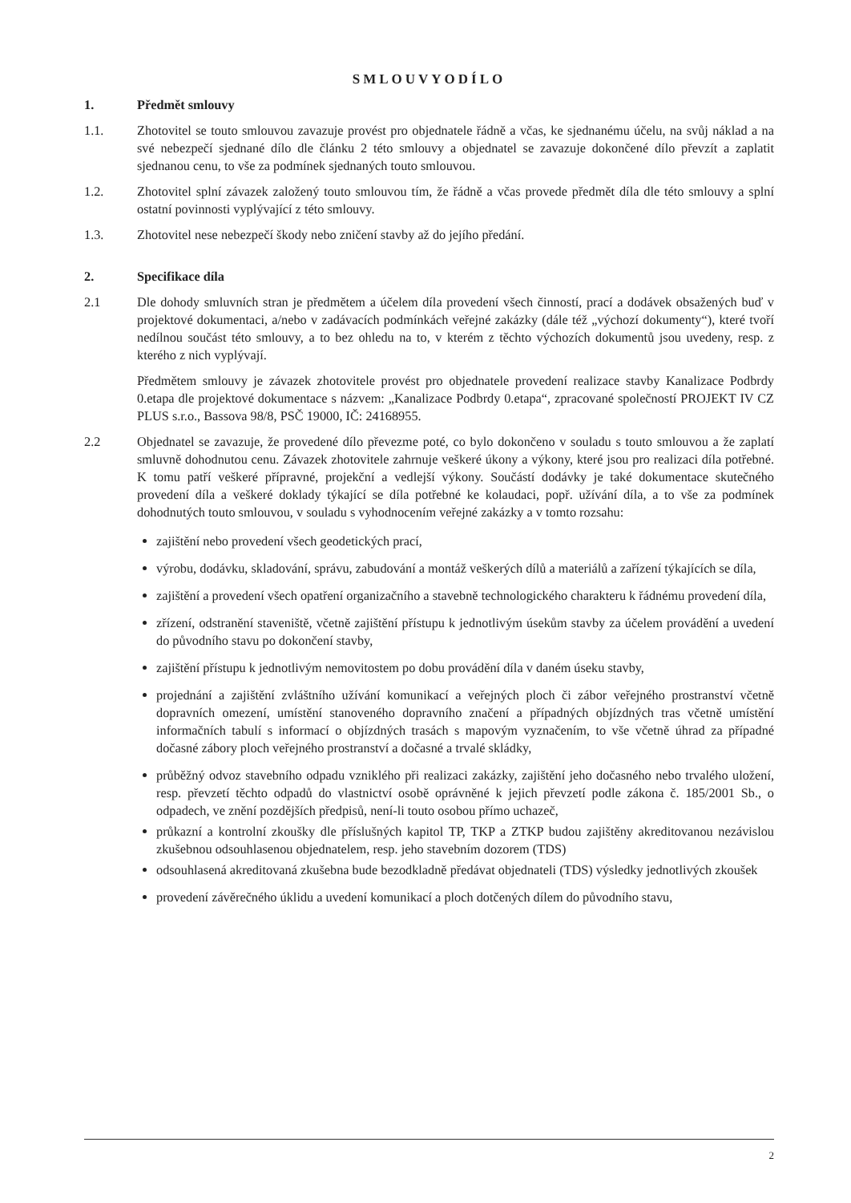SMLOUVYODÍLO
1. Předmět smlouvy
1.1. Zhotovitel se touto smlouvou zavazuje provést pro objednatele řádně a včas, ke sjednanému účelu, na svůj náklad a na své nebezpečí sjednané dílo dle článku 2 této smlouvy a objednatel se zavazuje dokončené dílo převzít a zaplatit sjednanou cenu, to vše za podmínek sjednaných touto smlouvou.
1.2. Zhotovitel splní závazek založený touto smlouvou tím, že řádně a včas provede předmět díla dle této smlouvy a splní ostatní povinnosti vyplývající z této smlouvy.
1.3. Zhotovitel nese nebezpečí škody nebo zničení stavby až do jejího předání.
2. Specifikace díla
2.1 Dle dohody smluvních stran je předmětem a účelem díla provedení všech činností, prací a dodávek obsažených buď v projektové dokumentaci, a/nebo v zadávacích podmínkách veřejné zakázky (dále též „výchozí dokumenty“), které tvoří nedílnou součást této smlouvy, a to bez ohledu na to, v kterém z těchto výchozích dokumentů jsou uvedeny, resp. z kterého z nich vyplývají.
Předmětem smlouvy je závazek zhotovitele provést pro objednatele provedení realizace stavby Kanalizace Podbrdy 0.etapa dle projektové dokumentace s názvem: „Kanalizace Podbrdy 0.etapa“, zpracované společností PROJEKT IV CZ PLUS s.r.o., Bassova 98/8, PSČ 19000, IČ: 24168955.
2.2 Objednatel se zavazuje, že provedené dílo převezme poté, co bylo dokončeno v souladu s touto smlouvou a že zaplatí smluvně dohodnutou cenu. Závazek zhotovitele zahrnuje veškeré úkony a výkony, které jsou pro realizaci díla potřebné. K tomu patří veškeré přípravné, projekční a vedlejší výkony. Součástí dodávky je také dokumentace skutečného provedení díla a veškeré doklady týkající se díla potřebné ke kolaudaci, popř. užívání díla, a to vše za podmínek dohodnutých touto smlouvou, v souladu s vyhodnocením veřejné zakázky a v tomto rozsahu:
zajištění nebo provedení všech geodetických prací,
výrobu, dodávku, skladování, správu, zabudování a montáž veškerých dílů a materiálů a zařízení týkajících se díla,
zajištění a provedení všech opatření organizačního a stavebně technologického charakteru k řádnému provedení díla,
zřízení, odstranění staveniště, včetně zajištění přístupu k jednotlivým úsekům stavby za účelem provádění a uvedení do původního stavu po dokončení stavby,
zajištění přístupu k jednotlivým nemovitostem po dobu provádění díla v daném úseku stavby,
projednání a zajištění zvláštního užívání komunikací a veřejných ploch či zábor veřejného prostranství včetně dopravních omezení, umístění stanoveného dopravního značení a případných objízdných tras včetně umístění informačních tabulí s informací o objízdných trasách s mapovým vyznačením, to vše včetně úhrad za případné dočasné zábory ploch veřejného prostranství a dočasné a trvalé skládky,
průběžný odvoz stavebního odpadu vzniklého při realizaci zakázky, zajištění jeho dočasného nebo trvalého uložení, resp. převzetí těchto odpadů do vlastnictví osobě oprávněné k jejich převzetí podle zákona č. 185/2001 Sb., o odpadech, ve znění pozdějších předpisů, není-li touto osobou přímo uchazeč,
průkazní a kontrolní zkoušky dle příslušných kapitol TP, TKP a ZTKP budou zajištěny akreditovanou nezávislou zkušebnou odsouhlasenou objednatelem, resp. jeho stavebním dozorem (TDS)
odsouhlasená akreditovaná zkušebna bude bezodkladně předávat objednateli (TDS) výsledky jednotlivých zkoušek
provedení závěrečného úklidu a uvedení komunikací a ploch dotčených dílem do původního stavu,
2